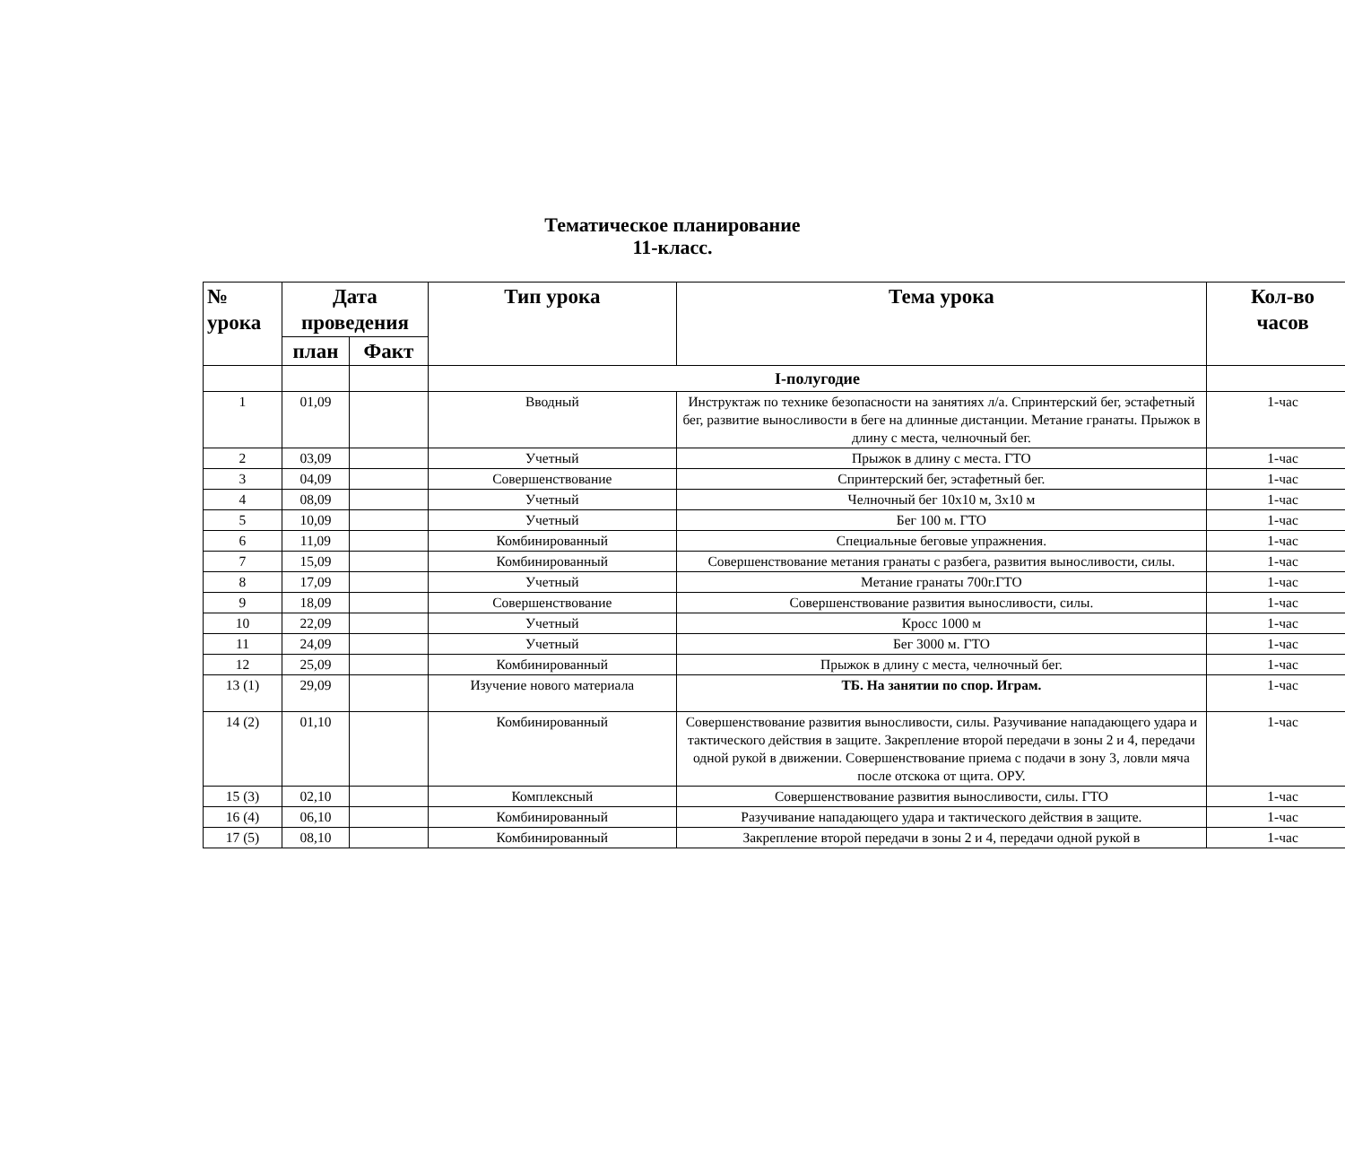Тематическое планирование
11-класс.
| № урока | Дата проведения | | Тип урока | Тема урока | Кол-во часов |
| --- | --- | --- | --- | --- | --- |
| | план | Факт | | | |
| | | | I-полугодие | | |
| 1 | 01,09 | | Вводный | Инструктаж по технике безопасности на занятиях л/а. Спринтерский бег, эстафетный бег, развитие выносливости в беге на длинные дистанции. Метание гранаты. Прыжок в длину с места, челночный бег. | 1-час |
| 2 | 03,09 | | Учетный | Прыжок в длину с места. ГТО | 1-час |
| 3 | 04,09 | | Совершенствование | Спринтерский бег, эстафетный бег. | 1-час |
| 4 | 08,09 | | Учетный | Челночный бег 10х10 м, 3х10 м | 1-час |
| 5 | 10,09 | | Учетный | Бег 100 м. ГТО | 1-час |
| 6 | 11,09 | | Комбинированный | Специальные беговые упражнения. | 1-час |
| 7 | 15,09 | | Комбинированный | Совершенствование метания гранаты с разбега, развития выносливости, силы. | 1-час |
| 8 | 17,09 | | Учетный | Метание гранаты 700г.ГТО | 1-час |
| 9 | 18,09 | | Совершенствование | Совершенствование развития выносливости, силы. | 1-час |
| 10 | 22,09 | | Учетный | Кросс 1000 м | 1-час |
| 11 | 24,09 | | Учетный | Бег 3000 м. ГТО | 1-час |
| 12 | 25,09 | | Комбинированный | Прыжок в длину с места, челночный бег. | 1-час |
| 13 (1) | 29,09 | | Изучение нового материала | ТБ. На занятии по спор. Играм. | 1-час |
| 14 (2) | 01,10 | | Комбинированный | Совершенствование развития выносливости, силы. Разучивание нападающего удара и тактического действия в защите. Закрепление второй передачи в зоны 2 и 4, передачи одной рукой в движении. Совершенствование приема с подачи в зону 3, ловли мяча после отскока от щита. ОРУ. | 1-час |
| 15 (3) | 02,10 | | Комплексный | Совершенствование развития выносливости, силы. ГТО | 1-час |
| 16 (4) | 06,10 | | Комбинированный | Разучивание нападающего удара и тактического действия в защите. | 1-час |
| 17 (5) | 08,10 | | Комбинированный | Закрепление второй передачи в зоны 2 и 4, передачи одной рукой в | 1-час |